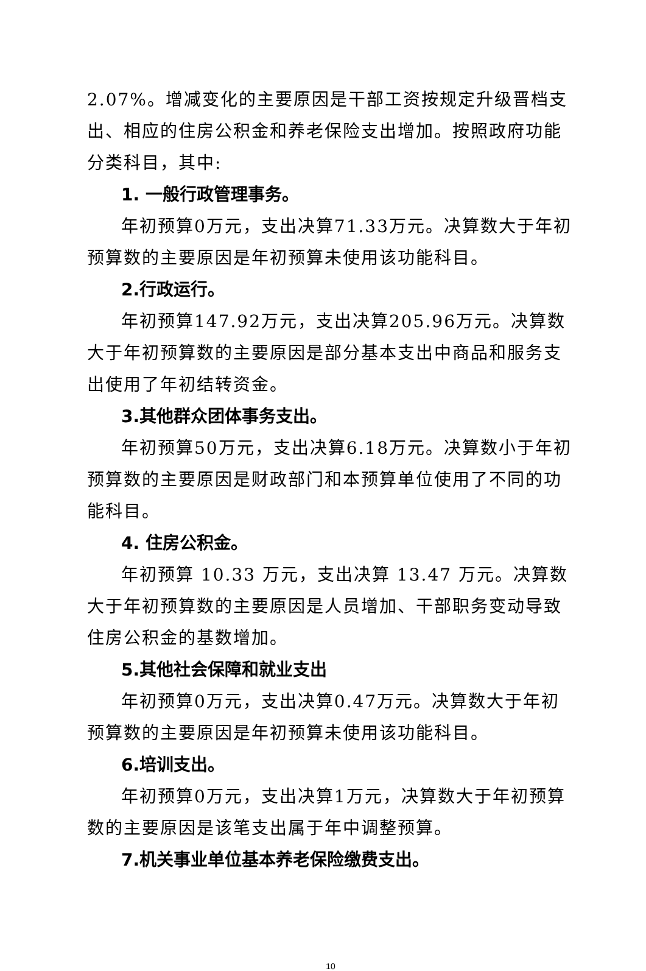2.07%。增减变化的主要原因是干部工资按规定升级晋档支出、相应的住房公积金和养老保险支出增加。按照政府功能分类科目，其中:
1. 一般行政管理事务。
年初预算0万元，支出决算71.33万元。决算数大于年初预算数的主要原因是年初预算未使用该功能科目。
2.行政运行。
年初预算147.92万元，支出决算205.96万元。决算数大于年初预算数的主要原因是部分基本支出中商品和服务支出使用了年初结转资金。
3.其他群众团体事务支出。
年初预算50万元，支出决算6.18万元。决算数小于年初预算数的主要原因是财政部门和本预算单位使用了不同的功能科目。
4. 住房公积金。
年初预算 10.33 万元，支出决算 13.47 万元。决算数大于年初预算数的主要原因是人员增加、干部职务变动导致住房公积金的基数增加。
5.其他社会保障和就业支出
年初预算0万元，支出决算0.47万元。决算数大于年初预算数的主要原因是年初预算未使用该功能科目。
6.培训支出。
年初预算0万元，支出决算1万元，决算数大于年初预算数的主要原因是该笔支出属于年中调整预算。
7.机关事业单位基本养老保险缴费支出。
10